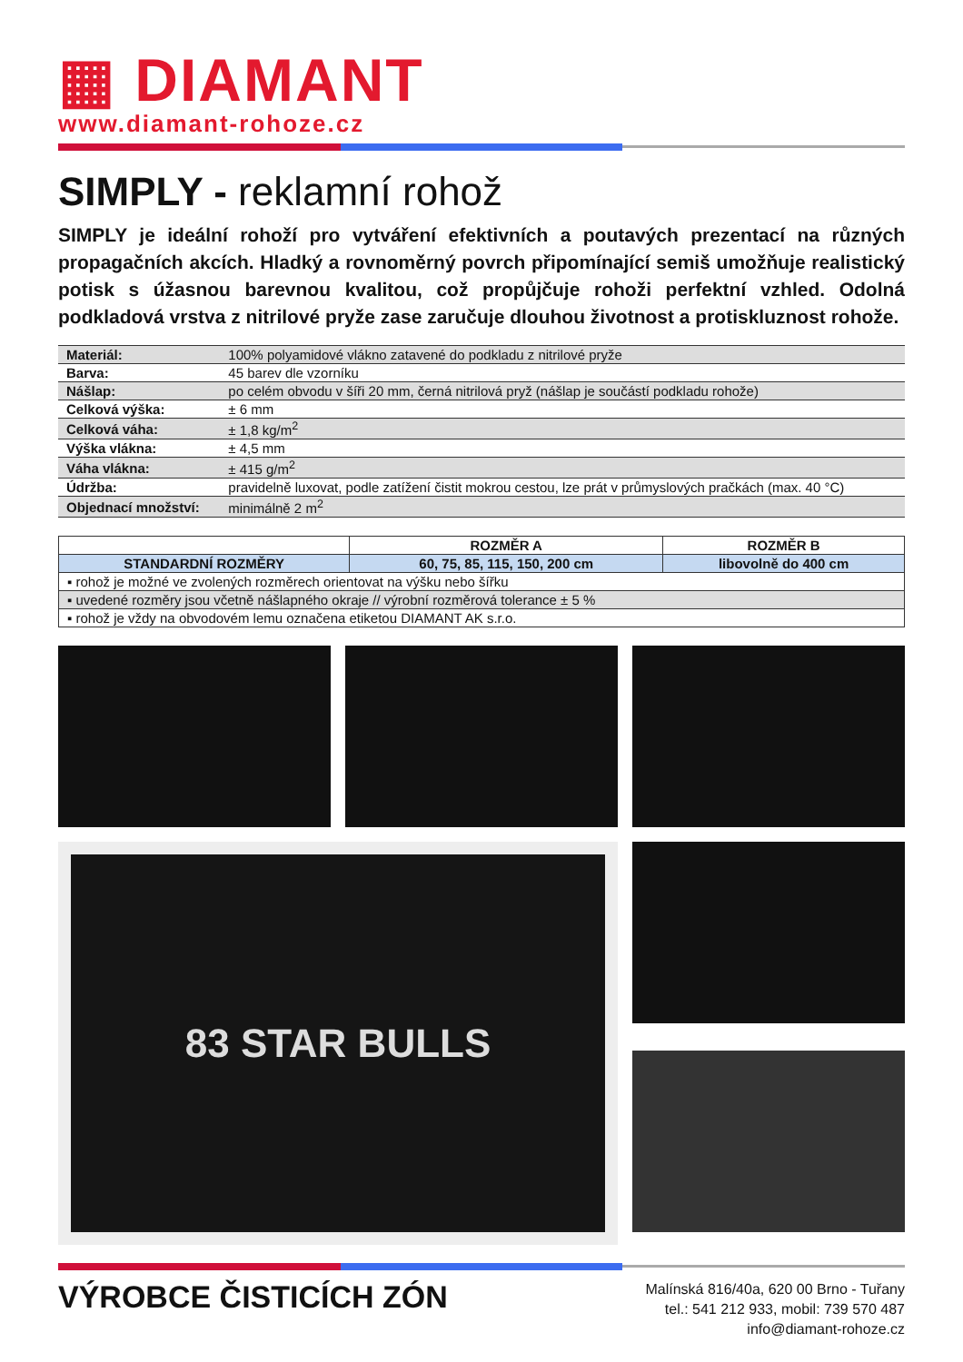▦ DIAMANT
www.diamant-rohoze.cz
SIMPLY - reklamní rohož
SIMPLY je ideální rohoží pro vytváření efektivních a poutavých prezentací na různých propagačních akcích. Hladký a rovnoměrný povrch připomínající semiš umožňuje realistický potisk s úžasnou barevnou kvalitou, což propůjčuje rohoži perfektní vzhled. Odolná podkladová vrstva z nitrilové pryže zase zaručuje dlouhou životnost a protiskluznost rohože.
| Materiál: | 100% polyamidové vlákno zatavené do podkladu z nitrilové pryže |
| Barva: | 45 barev dle vzorníku |
| Nášlap: | po celém obvodu v šíři 20 mm, černá nitrilová pryž (nášlap je součástí podkladu rohože) |
| Celková výška: | ± 6 mm |
| Celková váha: | ± 1,8 kg/m<sup>2</sup> |
| Výška vlákna: | ± 4,5 mm |
| Váha vlákna: | ± 415 g/m<sup>2</sup> |
| Údržba: | pravidelně luxovat, podle zatížení čistit mokrou cestou, lze prát v průmyslových pračkách (max. 40 °C) |
| Objednací množství: | minimálně 2 m<sup>2</sup> |
| | ROZMĚR A | ROZMĚR B |
| --- | --- | --- |
| STANDARDNÍ ROZMĚRY | 60, 75, 85, 115, 150, 200 cm | libovolně do 400 cm |
| ▪ rohož je možné ve zvolených rozměrech orientovat na výšku nebo šířku | | |
| ▪ uvedené rozměry jsou včetně nášlapného okraje // výrobní rozměrová tolerance ± 5 % | | |
| ▪ rohož je vždy na obvodovém lemu označena etiketou DIAMANT AK s.r.o. | | |
83 STAR BULLS
VÝROBCE ČISTICÍCH ZÓN
Malínská 816/40a, 620 00 Brno - Tuřany
tel.: 541 212 933, mobil: 739 570 487
info@diamant-rohoze.cz